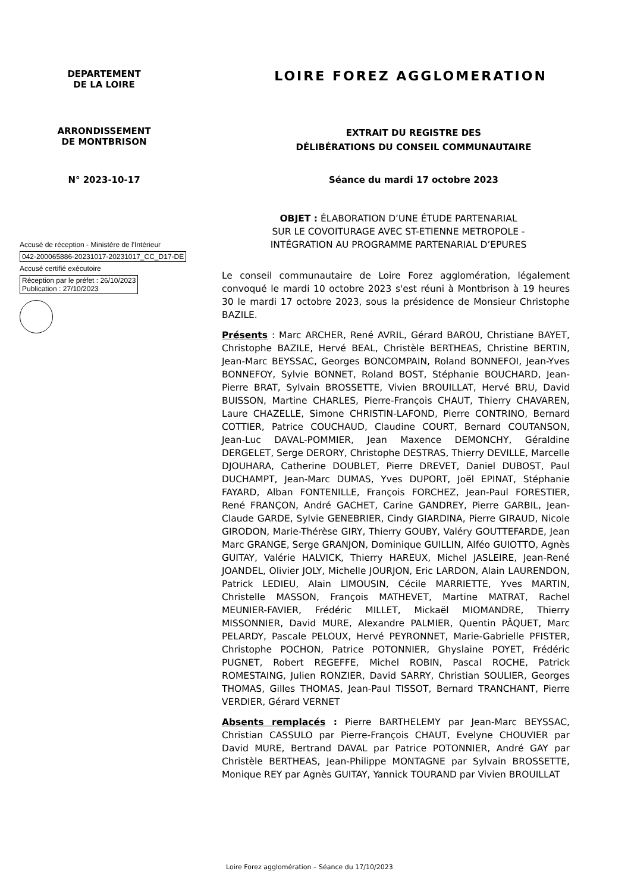DEPARTEMENT
DE LA LOIRE
LOIRE FOREZ AGGLOMERATION
ARRONDISSEMENT
DE MONTBRISON
EXTRAIT DU REGISTRE DES
DÉLIBÉRATIONS DU CONSEIL COMMUNAUTAIRE
N° 2023-10-17 Séance du mardi 17 octobre 2023
OBJET : ÉLABORATION D’UNE ÉTUDE PARTENARIAL
SUR LE COVOITURAGE AVEC ST-ETIENNE METROPOLE -
INTÉGRATION AU PROGRAMME PARTENARIAL D’EPURES
Accusé de réception - Ministère de l'Intérieur
042-200065886-20231017-20231017_CC_D17-DE
Accusé certifié exécutoire
Réception par le préfet : 26/10/2023
Publication : 27/10/2023
Le conseil communautaire de Loire Forez agglomération, légalement convoqué le mardi 10 octobre 2023 s'est réuni à Montbrison à 19 heures 30 le mardi 17 octobre 2023, sous la présidence de Monsieur Christophe BAZILE.
Présents : Marc ARCHER, René AVRIL, Gérard BAROU, Christiane BAYET, Christophe BAZILE, Hervé BEAL, Christèle BERTHEAS, Christine BERTIN, Jean-Marc BEYSSAC, Georges BONCOMPAIN, Roland BONNEFOI, Jean-Yves BONNEFOY, Sylvie BONNET, Roland BOST, Stéphanie BOUCHARD, Jean-Pierre BRAT, Sylvain BROSSETTE, Vivien BROUILLAT, Hervé BRU, David BUISSON, Martine CHARLES, Pierre-François CHAUT, Thierry CHAVAREN, Laure CHAZELLE, Simone CHRISTIN-LAFOND, Pierre CONTRINO, Bernard COTTIER, Patrice COUCHAUD, Claudine COURT, Bernard COUTANSON, Jean-Luc DAVAL-POMMIER, Jean Maxence DEMONCHY, Géraldine DERGELET, Serge DERORY, Christophe DESTRAS, Thierry DEVILLE, Marcelle DJOUHARA, Catherine DOUBLET, Pierre DREVET, Daniel DUBOST, Paul DUCHAMPT, Jean-Marc DUMAS, Yves DUPORT, Joël EPINAT, Stéphanie FAYARD, Alban FONTENILLE, François FORCHEZ, Jean-Paul FORESTIER, René FRANÇON, André GACHET, Carine GANDREY, Pierre GARBIL, Jean-Claude GARDE, Sylvie GENEBRIER, Cindy GIARDINA, Pierre GIRAUD, Nicole GIRODON, Marie-Thérèse GIRY, Thierry GOUBY, Valéry GOUTTEFARDE, Jean Marc GRANGE, Serge GRANJON, Dominique GUILLIN, Alféo GUIOTTO, Agnès GUITAY, Valérie HALVICK, Thierry HAREUX, Michel JASLEIRE, Jean-René JOANDEL, Olivier JOLY, Michelle JOURJON, Eric LARDON, Alain LAURENDON, Patrick LEDIEU, Alain LIMOUSIN, Cécile MARRIETTE, Yves MARTIN, Christelle MASSON, François MATHEVET, Martine MATRAT, Rachel MEUNIER-FAVIER, Frédéric MILLET, Mickaël MIOMANDRE, Thierry MISSONNIER, David MURE, Alexandre PALMIER, Quentin PÂQUET, Marc PELARDY, Pascale PELOUX, Hervé PEYRONNET, Marie-Gabrielle PFISTER, Christophe POCHON, Patrice POTONNIER, Ghyslaine POYET, Frédéric PUGNET, Robert REGEFFE, Michel ROBIN, Pascal ROCHE, Patrick ROMESTAING, Julien RONZIER, David SARRY, Christian SOULIER, Georges THOMAS, Gilles THOMAS, Jean-Paul TISSOT, Bernard TRANCHANT, Pierre VERDIER, Gérard VERNET
Absents remplacés : Pierre BARTHELEMY par Jean-Marc BEYSSAC, Christian CASSULO par Pierre-François CHAUT, Evelyne CHOUVIER par David MURE, Bertrand DAVAL par Patrice POTONNIER, André GAY par Christèle BERTHEAS, Jean-Philippe MONTAGNE par Sylvain BROSSETTE, Monique REY par Agnès GUITAY, Yannick TOURAND par Vivien BROUILLAT
Loire Forez agglomération – Séance du 17/10/2023